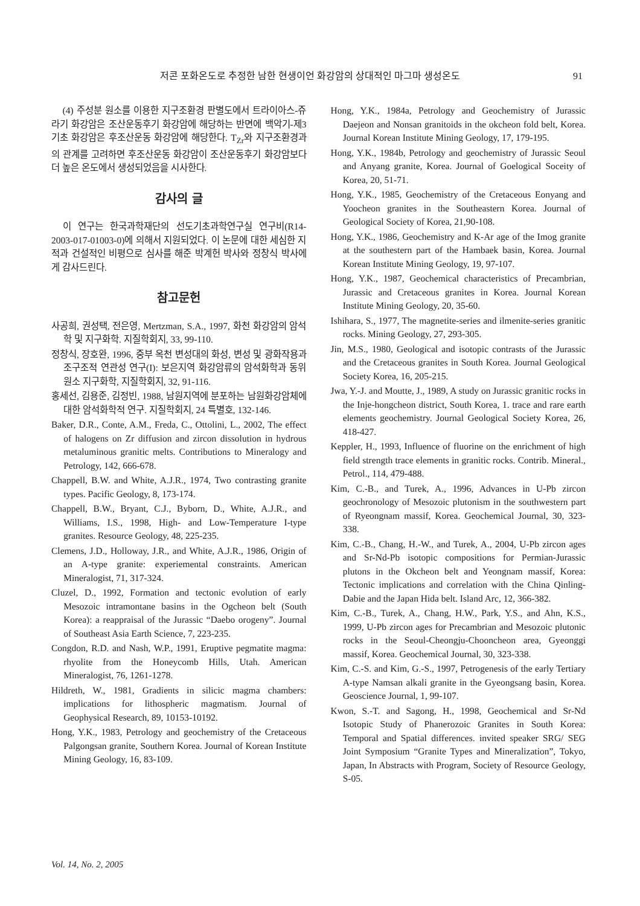저콘 포화온도로 추정한 남한 현생이언 화강암의 상대적인 마그마 생성온도 91
(4) 주성분 원소를 이용한 지구조환경 판별도에서 트라이아스-쥬라기 화강암은 조산운동후기 화강암에 해당하는 반면에 백악기-제3기초 화강암은 후조산운동 화강암에 해당한다. T<sub>Zr</sub>와 지구조환경과의 관계를 고려하면 후조산운동 화강암이 조산운동후기 화강암보다 더 높은 온도에서 생성되었음을 시사한다.
감사의 글
이 연구는 한국과학재단의 선도기초과학연구실 연구비(R14-2003-017-01003-0)에 의해서 지원되었다. 이 논문에 대한 세심한 지적과 건설적인 비평으로 심사를 해준 박계헌 박사와 정창식 박사에게 감사드린다.
참고문헌
사공희, 권성택, 전은영, Mertzman, S.A., 1997, 화천 화강암의 암석학 및 지구화학. 지질학회지, 33, 99-110.
정창식, 장호완, 1996, 중부 옥천 변성대의 화성, 변성 및 광화작용과 조구조적 연관성 연구(I): 보은지역 화강암류의 암석화학과 동위원소 지구화학, 지질학회지, 32, 91-116.
홍세선, 김용준, 김정빈, 1988, 남원지역에 분포하는 남원화강암체에 대한 암석화학적 연구. 지질학회지, 24 특별호, 132-146.
Baker, D.R., Conte, A.M., Freda, C., Ottolini, L., 2002, The effect of halogens on Zr diffusion and zircon dissolution in hydrous metaluminous granitic melts. Contributions to Mineralogy and Petrology, 142, 666-678.
Chappell, B.W. and White, A.J.R., 1974, Two contrasting granite types. Pacific Geology, 8, 173-174.
Chappell, B.W., Bryant, C.J., Byborn, D., White, A.J.R., and Williams, I.S., 1998, High- and Low-Temperature I-type granites. Resource Geology, 48, 225-235.
Clemens, J.D., Holloway, J.R., and White, A.J.R., 1986, Origin of an A-type granite: experiemental constraints. American Mineralogist, 71, 317-324.
Cluzel, D., 1992, Formation and tectonic evolution of early Mesozoic intramontane basins in the Ogcheon belt (South Korea): a reappraisal of the Jurassic “Daebo orogeny”. Journal of Southeast Asia Earth Science, 7, 223-235.
Congdon, R.D. and Nash, W.P., 1991, Eruptive pegmatite magma: rhyolite from the Honeycomb Hills, Utah. American Mineralogist, 76, 1261-1278.
Hildreth, W., 1981, Gradients in silicic magma chambers: implications for lithospheric magmatism. Journal of Geophysical Research, 89, 10153-10192.
Hong, Y.K., 1983, Petrology and geochemistry of the Cretaceous Palgongsan granite, Southern Korea. Journal of Korean Institute Mining Geology, 16, 83-109.
Hong, Y.K., 1984a, Petrology and Geochemistry of Jurassic Daejeon and Nonsan granitoids in the okcheon fold belt, Korea. Journal Korean Institute Mining Geology, 17, 179-195.
Hong, Y.K., 1984b, Petrology and geochemistry of Jurassic Seoul and Anyang granite, Korea. Journal of Goelogical Soceity of Korea, 20, 51-71.
Hong, Y.K., 1985, Geochemistry of the Cretaceous Eonyang and Yoocheon granites in the Southeastern Korea. Journal of Geological Society of Korea, 21,90-108.
Hong, Y.K., 1986, Geochemistry and K-Ar age of the Imog granite at the southestern part of the Hambaek basin, Korea. Journal Korean Institute Mining Geology, 19, 97-107.
Hong, Y.K., 1987, Geochemical characteristics of Precambrian, Jurassic and Cretaceous granites in Korea. Journal Korean Institute Mining Geology, 20, 35-60.
Ishihara, S., 1977, The magnetite-series and ilmenite-series granitic rocks. Mining Geology, 27, 293-305.
Jin, M.S., 1980, Geological and isotopic contrasts of the Jurassic and the Cretaceous granites in South Korea. Journal Geological Society Korea, 16, 205-215.
Jwa, Y.-J. and Moutte, J., 1989, A study on Jurassic granitic rocks in the Inje-hongcheon district, South Korea, 1. trace and rare earth elements geochemistry. Journal Geological Society Korea, 26, 418-427.
Keppler, H., 1993, Influence of fluorine on the enrichment of high field strength trace elements in granitic rocks. Contrib. Mineral., Petrol., 114, 479-488.
Kim, C.-B., and Turek, A., 1996, Advances in U-Pb zircon geochronology of Mesozoic plutonism in the southwestern part of Ryeongnam massif, Korea. Geochemical Journal, 30, 323-338.
Kim, C.-B., Chang, H.-W., and Turek, A., 2004, U-Pb zircon ages and Sr-Nd-Pb isotopic compositions for Permian-Jurassic plutons in the Okcheon belt and Yeongnam massif, Korea: Tectonic implications and correlation with the China Qinling-Dabie and the Japan Hida belt. Island Arc, 12, 366-382.
Kim, C.-B., Turek, A., Chang, H.W., Park, Y.S., and Ahn, K.S., 1999, U-Pb zircon ages for Precambrian and Mesozoic plutonic rocks in the Seoul-Cheongju-Chooncheon area, Gyeonggi massif, Korea. Geochemical Journal, 30, 323-338.
Kim, C.-S. and Kim, G.-S., 1997, Petrogenesis of the early Tertiary A-type Namsan alkali granite in the Gyeongsang basin, Korea. Geoscience Journal, 1, 99-107.
Kwon, S.-T. and Sagong, H., 1998, Geochemical and Sr-Nd Isotopic Study of Phanerozoic Granites in South Korea: Temporal and Spatial differences. invited speaker SRG/ SEG Joint Symposium “Granite Types and Mineralization”, Tokyo, Japan, In Abstracts with Program, Society of Resource Geology, S-05.
Vol. 14, No. 2, 2005